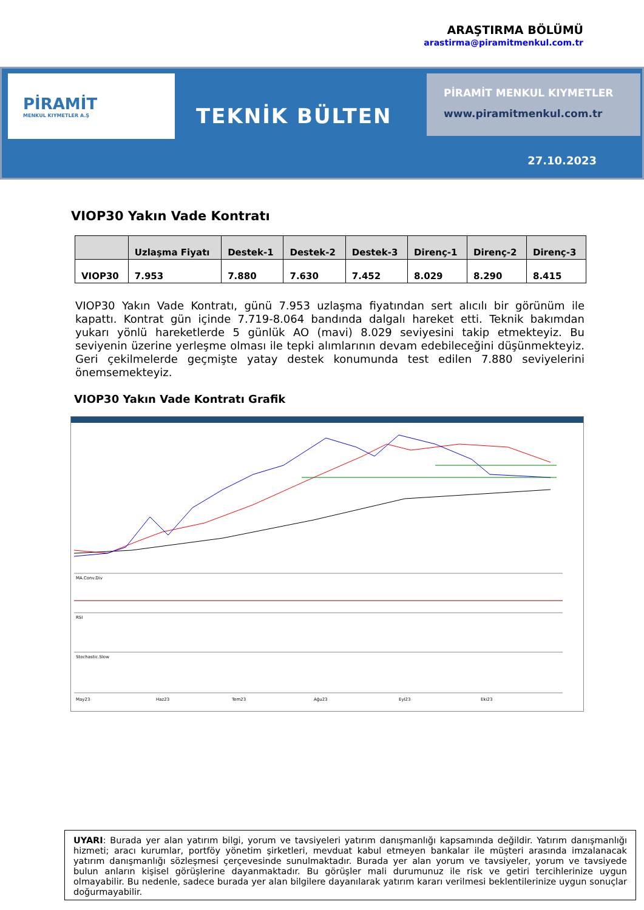ARAŞTIRMA BÖLÜMÜ
arastirma@piramitmenkul.com.tr
PİRAMİT
MENKUL KIYMETLER A.Ş
TEKNİK BÜLTEN
PİRAMİT MENKUL KIYMETLER
www.piramitmenkul.com.tr
27.10.2023
VIOP30 Yakın Vade Kontratı
| | Uzlaşma Fiyatı | Destek-1 | Destek-2 | Destek-3 | Direnç-1 | Direnç-2 | Direnç-3 |
| --- | --- | --- | --- | --- | --- | --- | --- |
| VIOP30 | 7.953 | 7.880 | 7.630 | 7.452 | 8.029 | 8.290 | 8.415 |
VIOP30 Yakın Vade Kontratı, günü 7.953 uzlaşma fiyatından sert alıcılı bir görünüm ile kapattı. Kontrat gün içinde 7.719-8.064 bandında dalgalı hareket etti. Teknik bakımdan yukarı yönlü hareketlerde 5 günlük AO (mavi) 8.029 seviyesini takip etmekteyiz. Bu seviyenin üzerine yerleşme olması ile tepki alımlarının devam edebileceğini düşünmekteyiz. Geri çekilmelerde geçmişte yatay destek konumunda test edilen 7.880 seviyelerini önemsemekteyiz.
VIOP30 Yakın Vade Kontratı Grafik
MA.Conv.Div
RSI
Stochastic.Slow
May23
Haz23
Tem23
Ağu23
Eyl23
Eki23
UYARI: Burada yer alan yatırım bilgi, yorum ve tavsiyeleri yatırım danışmanlığı kapsamında değildir. Yatırım danışmanlığı hizmeti; aracı kurumlar, portföy yönetim şirketleri, mevduat kabul etmeyen bankalar ile müşteri arasında imzalanacak yatırım danışmanlığı sözleşmesi çerçevesinde sunulmaktadır. Burada yer alan yorum ve tavsiyeler, yorum ve tavsiyede bulun anların kişisel görüşlerine dayanmaktadır. Bu görüşler mali durumunuz ile risk ve getiri tercihlerinize uygun olmayabilir. Bu nedenle, sadece burada yer alan bilgilere dayanılarak yatırım kararı verilmesi beklentilerinize uygun sonuçlar doğurmayabilir.